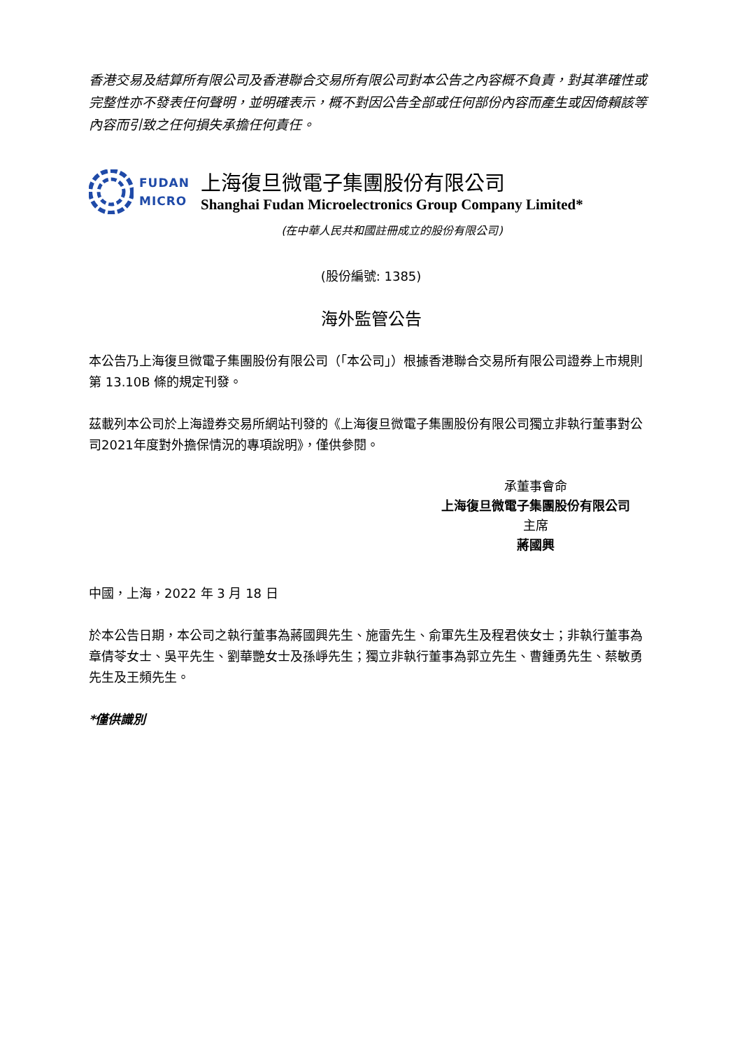香港交易及結算所有限公司及香港聯合交易所有限公司對本公告之內容概不負責，對其準確性或完整性亦不發表任何聲明，並明確表示，概不對因公告全部或任何部份內容而產生或因倚賴該等內容而引致之任何損失承擔任何責任。
FUDAN
MICRO
上海復旦微電子集團股份有限公司
Shanghai Fudan Microelectronics Group Company Limited*
(在中華人民共和國註冊成立的股份有限公司)
(股份編號: 1385)
海外監管公告
本公告乃上海復旦微電子集團股份有限公司（「本公司」）根據香港聯合交易所有限公司證券上市規則第 13.10B 條的規定刊發。
茲載列本公司於上海證券交易所網站刊發的《上海復旦微電子集團股份有限公司獨立非執行董事對公司2021年度對外擔保情況的專項說明》，僅供參閱。
承董事會命
上海復旦微電子集團股份有限公司
主席
蔣國興
中國，上海，2022 年 3 月 18 日
於本公告日期，本公司之執行董事為蔣國興先生、施雷先生、俞軍先生及程君俠女士；非執行董事為章倩苓女士、吳平先生、劉華艷女士及孫崢先生；獨立非執行董事為郭立先生、曹鍾勇先生、蔡敏勇先生及王頻先生。
*僅供識別